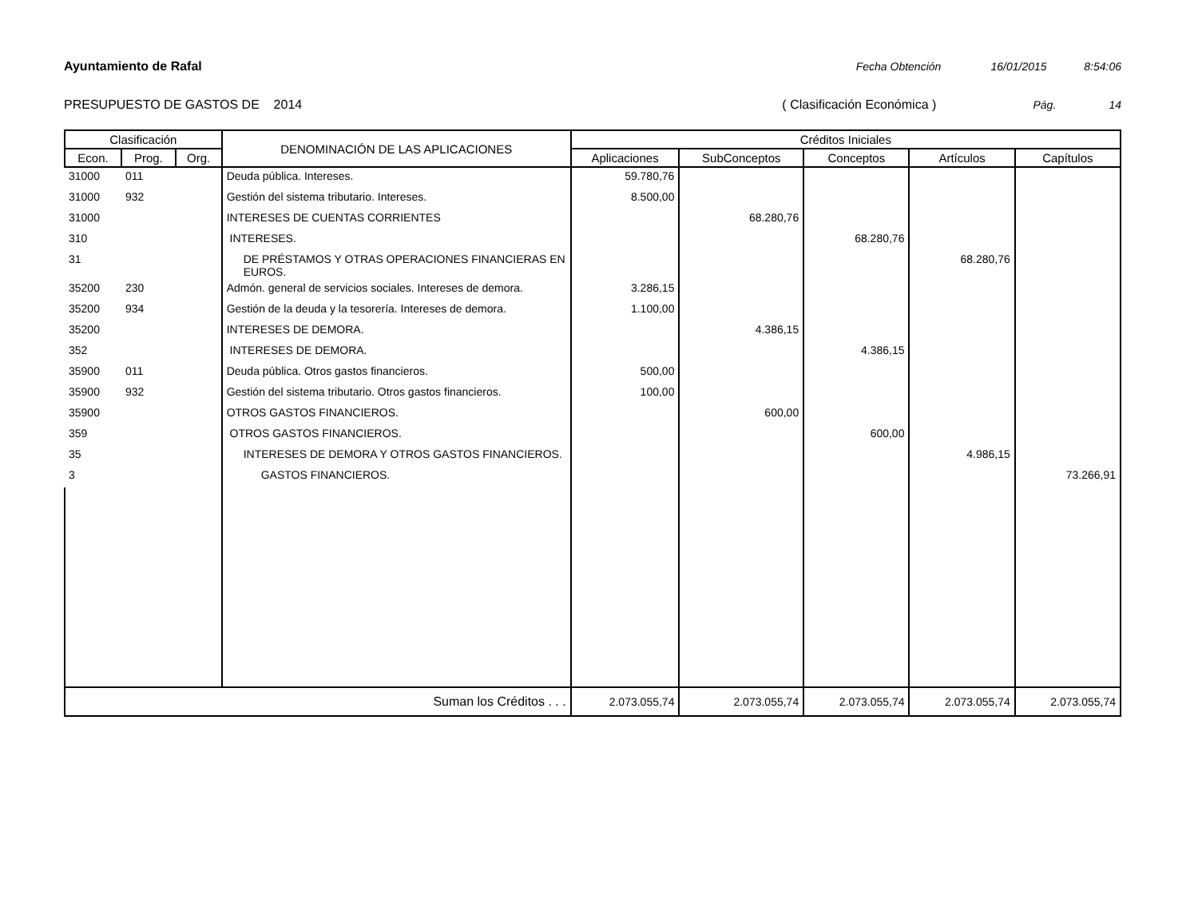Ayuntamiento de Rafal Fecha Obtención 16/01/2015 8:54:06
PRESUPUESTO DE GASTOS DE 2014 ( Clasificación Económica ) Pág. 14
| Clasificación | | | DENOMINACIÓN DE LAS APLICACIONES | Créditos Iniciales | | | | |
| --- | --- | --- | --- | --- | --- | --- | --- | --- |
| Econ. | Prog. | Org. | | Aplicaciones | SubConceptos | Conceptos | Artículos | Capítulos |
| 31000 | 011 | | Deuda pública. Intereses. | 59.780,76 | | | | |
| 31000 | 932 | | Gestión del sistema tributario. Intereses. | 8.500,00 | | | | |
| 31000 | | | INTERESES DE CUENTAS CORRIENTES | | 68.280,76 | | | |
| 310 | | | INTERESES. | | | 68.280,76 | | |
| 31 | | | DE PRÉSTAMOS Y OTRAS OPERACIONES FINANCIERAS EN EUROS. | | | | 68.280,76 | |
| 35200 | 230 | | Admón. general de servicios sociales. Intereses de demora. | 3.286,15 | | | | |
| 35200 | 934 | | Gestión de la deuda y la tesorería. Intereses de demora. | 1.100,00 | | | | |
| 35200 | | | INTERESES DE DEMORA. | | 4.386,15 | | | |
| 352 | | | INTERESES DE DEMORA. | | | 4.386,15 | | |
| 35900 | 011 | | Deuda pública. Otros gastos financieros. | 500,00 | | | | |
| 35900 | 932 | | Gestión del sistema tributario. Otros gastos financieros. | 100,00 | | | | |
| 35900 | | | OTROS GASTOS FINANCIEROS. | | 600,00 | | | |
| 359 | | | OTROS GASTOS FINANCIEROS. | | | 600,00 | | |
| 35 | | | INTERESES DE DEMORA Y OTROS GASTOS FINANCIEROS. | | | | 4.986,15 | |
| 3 | | | GASTOS FINANCIEROS. | | | | | 73.266,91 |
| Suman los Créditos . . . | | | | 2.073.055,74 | 2.073.055,74 | 2.073.055,74 | 2.073.055,74 | 2.073.055,74 |